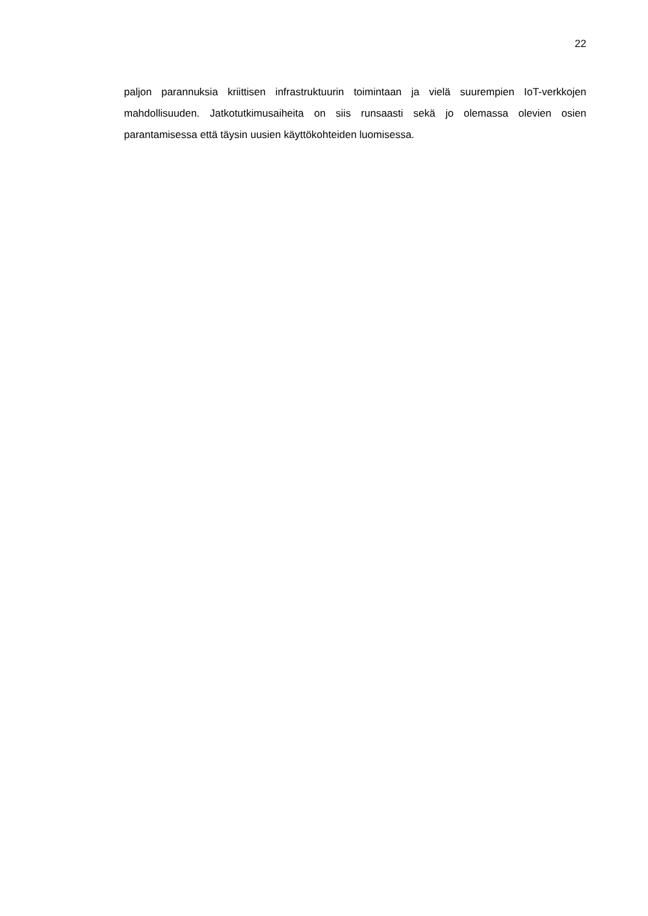22
paljon parannuksia kriittisen infrastruktuurin toimintaan ja vielä suurempien IoT-verkkojen mahdollisuuden. Jatkotutkimusaiheita on siis runsaasti sekä jo olemassa olevien osien parantamisessa että täysin uusien käyttökohteiden luomisessa.